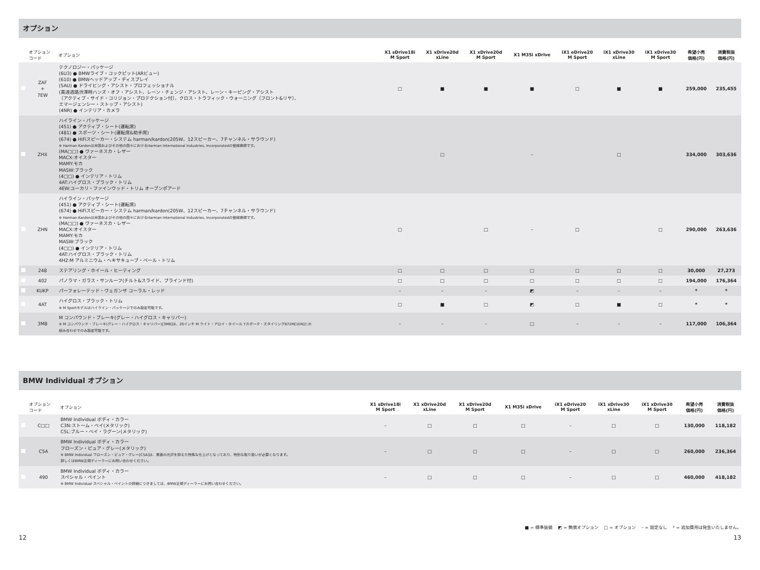オプション
| | オプション コード | オプション | X1 sDrive18i M Sport | X1 xDrive20d xLine | X1 xDrive20d M Sport | X1 M35i xDrive | iX1 eDrive20 M Sport | iX1 xDrive30 xLine | iX1 xDrive30 M Sport | 希望小売 価格(円) | 消費税抜 価格(円) |
| --- | --- | --- | --- | --- | --- | --- | --- | --- | --- | --- | --- |
| | ZAF + 7EW | テクノロジー・パッケージ (6U3) ● BMWライブ・コックピット(ARビュー) (610) ● BMWヘッドアップ・ディスプレイ (5AU) ● ドライビング・アシスト・プロフェッショナル (高速道路渋滞時ハンズ・オフ・アシスト、レーン・チェンジ・アシスト、レーン・キーピング・アシスト 〔アクティブ・サイド・コリジョン・プロテクション付〕、クロス・トラフィック・ウォーニング〔フロント&リヤ〕、 エマージェンシー・ストップ・アシスト) (4NR) ● インテリア・カメラ | □ | ■ | ■ | ■ | □ | ■ | ■ | 259,000 | 235,455 |
| | ZHX | ハイライン・パッケージ (451) ● アクティブ・シート(運転席) (481) ● スポーツ・シート(運転席&助手席) (674) ● HiFiスピーカー・システム harman/kardon(205W、12スピーカー、7チャンネル・サラウンド) ※ Harman Kardonは米国およびその他の国々におけるHarman International Industries, Incorporatedの登録商標です。 (MA□□) ● ヴァーネスカ・レザー MACX:オイスター MAMY:モカ MASW:ブラック (4□□) ● インテリア・トリム 4AT:ハイグロス・ブラック・トリム 4EW:ユーカリ・ファインウッド・トリム オープンポアード | | □ | | – | | □ | | 334,000 | 303,636 |
| | ZHN | ハイライン・パッケージ (451) ● アクティブ・シート(運転席) (674) ● HiFiスピーカー・システム harman/kardon(205W、12スピーカー、7チャンネル・サラウンド) ※ Harman Kardonは米国およびその他の国々におけるHarman International Industries, Incorporatedの登録商標です。 (MA□□) ● ヴァーネスカ・レザー MACX:オイスター MAMY:モカ MASW:ブラック (4□□) ● インテリア・トリム 4AT:ハイグロス・ブラック・トリム 4H2:M アルミニウム・ヘキサキューブ・ペール・トリム | □ | | □ | – | □ | | □ | 290,000 | 263,636 |
| | 248 | ステアリング・ホイール・ヒーティング | □ | □ | □ | □ | □ | □ | □ | 30,000 | 27,273 |
| | 402 | パノラマ・ガラス・サンルーフ(チルト&スライド、ブラインド付) | □ | □ | □ | □ | □ | □ | □ | 194,000 | 176,364 |
| | KUKP | パーフォレーテッド・ヴェガンザ コーラル・レッド | – | – | – | ◩ | – | – | – | * | * |
| | 4AT | ハイグロス・ブラック・トリム ※ M Sportモデルはハイライン・パッケージでのみ設定可能です。 | □ | ■ | □ | ◩ | □ | ■ | □ | * | * |
| | 3M8 | M コンパウンド・ブレーキ(グレー・ハイグロス・キャリパー) ※ M コンパウンド・ブレーキ(グレー・ハイグロス・キャリパー)[3M8]は、20インチ M ライト・アロイ・ホイール Yスポーク・スタイリング872M[1EN]との 組み合わせでのみ設定可能です。 | – | – | – | □ | – | – | – | 117,000 | 106,364 |
BMW Individual オプション
| | オプション コード | オプション | X1 sDrive18i M Sport | X1 xDrive20d xLine | X1 xDrive20d M Sport | X1 M35i xDrive | iX1 eDrive20 M Sport | iX1 xDrive30 xLine | iX1 xDrive30 M Sport | 希望小売 価格(円) | 消費税抜 価格(円) |
| --- | --- | --- | --- | --- | --- | --- | --- | --- | --- | --- | --- |
| | C□□ | BMW Individual ボディ・カラー C3N:ストーム・ベイ(メタリック) C5L:ブルー・ベイ・ラグーン(メタリック) | – | □ | □ | □ | – | □ | □ | 130,000 | 118,182 |
| | C5A | BMW Individual ボディ・カラー フローズン・ピュア・グレー(メタリック) ※ BMW Individual フローズン・ピュア・グレー[C5A]は、表面の光沢を抑えた特殊な仕上げとなっており、特別な取り扱いが必要となります。 詳しくはBMW正規ディーラーにお問い合わせください。 | – | □ | □ | □ | – | □ | □ | 260,000 | 236,364 |
| | 490 | BMW Individual ボディ・カラー スペシャル・ペイント ※ BMW Individual スペシャル・ペイントの詳細につきましては、BMW正規ディーラーにお問い合わせください。 | – | □ | □ | □ | – | □ | □ | 460,000 | 418,182 |
■ = 標準装備 ◩ = 無償オプション □ = オプション – = 設定なし * = 追加費用は発生いたしません。
12 13